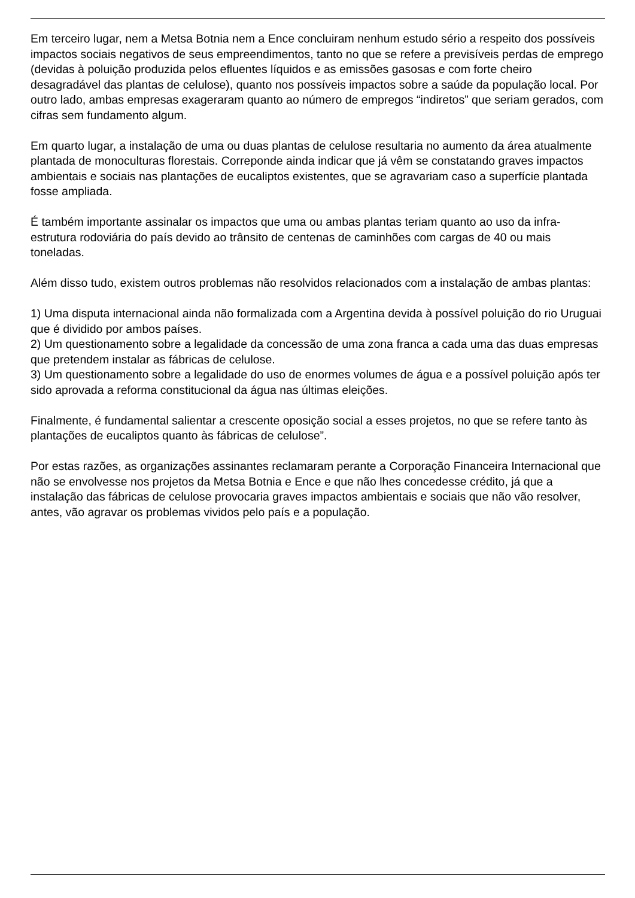Em terceiro lugar, nem a Metsa Botnia nem a Ence concluiram nenhum estudo sério a respeito dos possíveis impactos sociais negativos de seus empreendimentos, tanto no que se refere a previsíveis perdas de emprego (devidas à poluição produzida pelos efluentes líquidos e as emissões gasosas e com forte cheiro desagradável das plantas de celulose), quanto nos possíveis impactos sobre a saúde da população local. Por outro lado, ambas empresas exageraram quanto ao número de empregos “indiretos” que seriam gerados, com cifras sem fundamento algum.
Em quarto lugar, a instalação de uma ou duas plantas de celulose resultaria no aumento da área atualmente plantada de monoculturas florestais. Correponde ainda indicar que já vêm se constatando graves impactos ambientais e sociais nas plantações de eucaliptos existentes, que se agravariam caso a superfície plantada fosse ampliada.
É também importante assinalar os impactos que uma ou ambas plantas teriam quanto ao uso da infra- estrutura rodoviária do país devido ao trânsito de centenas de caminhões com cargas de 40 ou mais toneladas.
Além disso tudo, existem outros problemas não resolvidos relacionados com a instalação de ambas plantas:
1) Uma disputa internacional ainda não formalizada com a Argentina devida à possível poluição do rio Uruguai que é dividido por ambos países.
2) Um questionamento sobre a legalidade da concessão de uma zona franca a cada uma das duas empresas que pretendem instalar as fábricas de celulose.
3) Um questionamento sobre a legalidade do uso de enormes volumes de água e a possível poluição após ter sido aprovada a reforma constitucional da água nas últimas eleições.
Finalmente, é fundamental salientar a crescente oposição social a esses projetos, no que se refere tanto às plantações de eucaliptos quanto às fábricas de celulose”.
Por estas razões, as organizações assinantes reclamaram perante a Corporação Financeira Internacional que não se envolvesse nos projetos da Metsa Botnia e Ence e que não lhes concedesse crédito, já que a instalação das fábricas de celulose provocaria graves impactos ambientais e sociais que não vão resolver, antes, vão agravar os problemas vividos pelo país e a população.